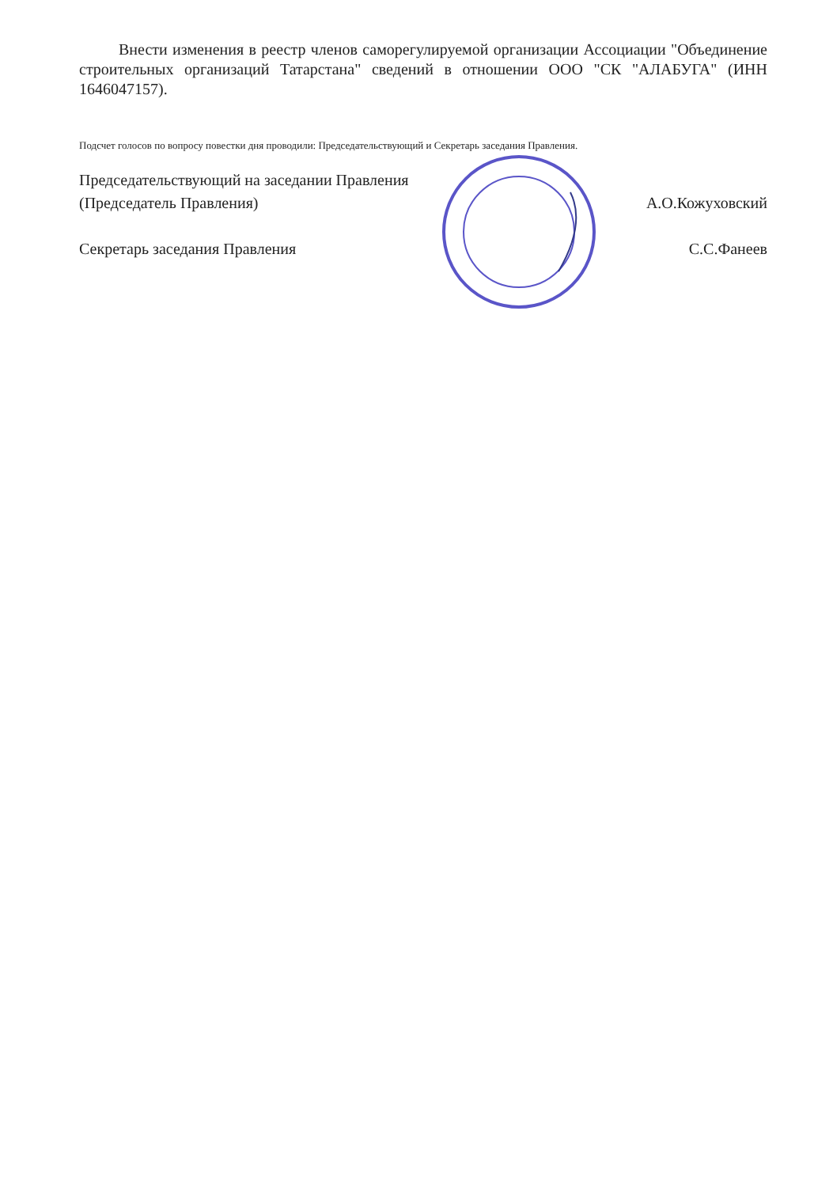Внести изменения в реестр членов саморегулируемой организации Ассоциации "Объединение строительных организаций Татарстана" сведений в отношении ООО "СК "АЛАБУГА" (ИНН 1646047157).
Подсчет голосов по вопросу повестки дня проводили: Председательствующий и Секретарь заседания Правления.
Председательствующий на заседании Правления
(Председатель Правления)
А.О.Кожуховский
Секретарь заседания Правления
С.С.Фанеев